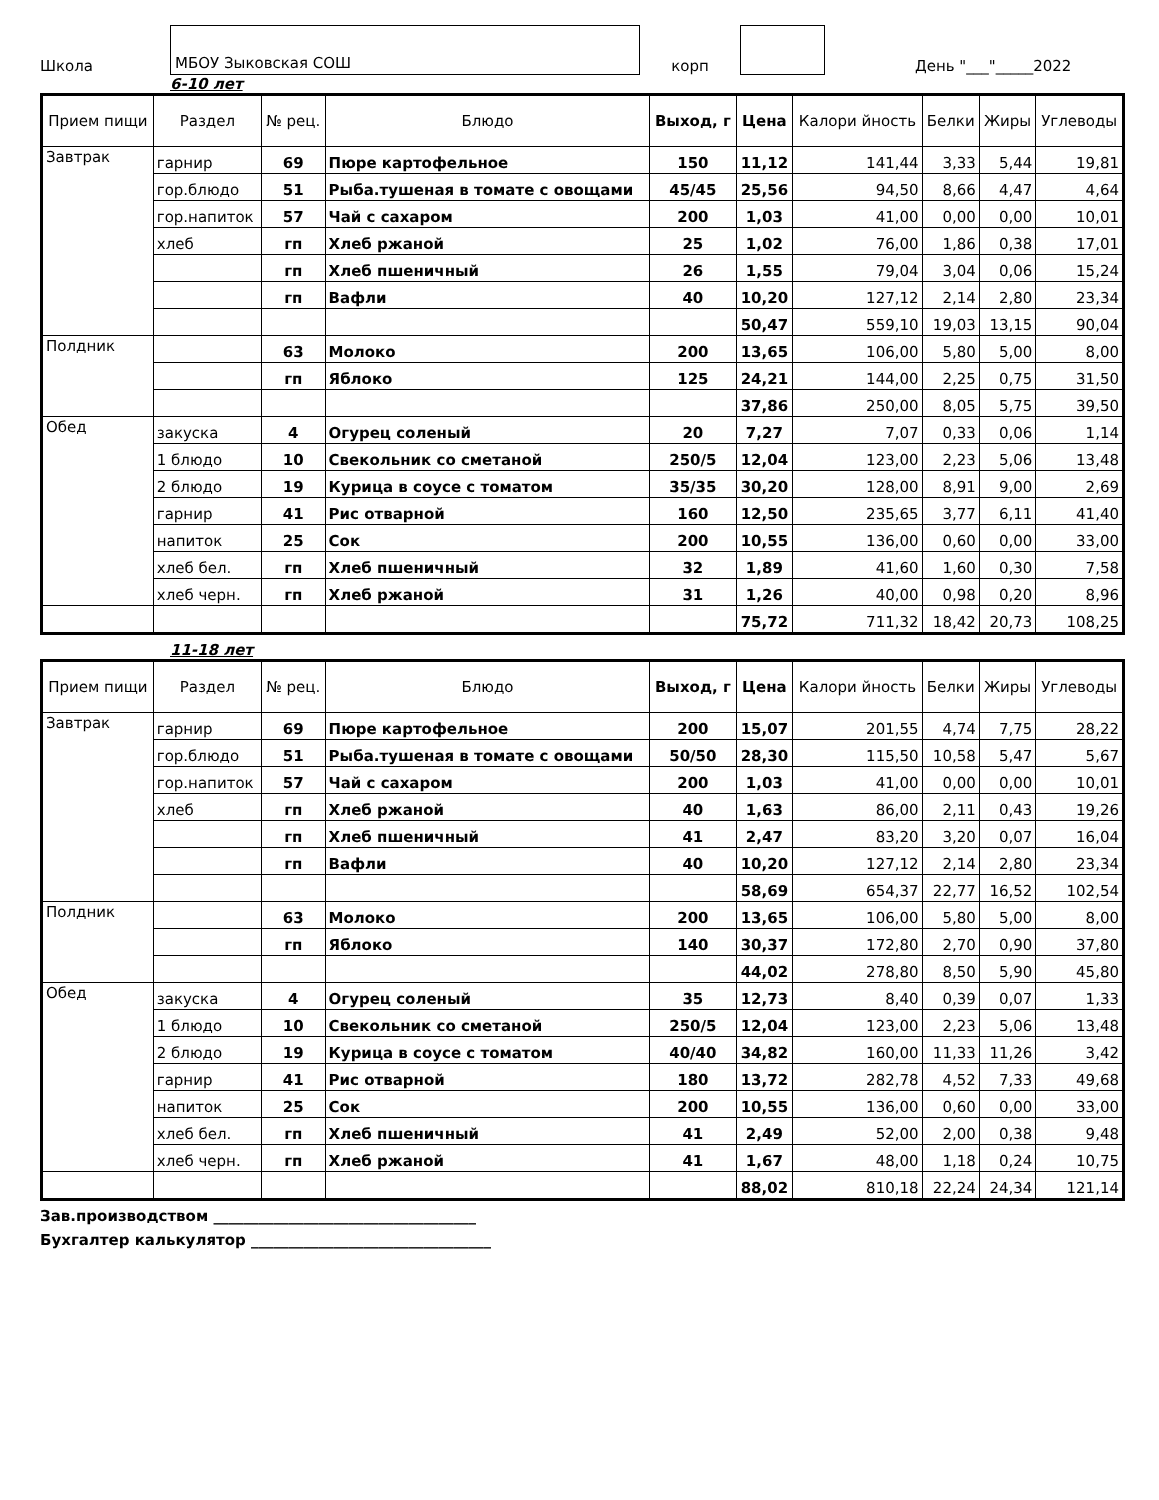Школа МБОУ Зыковская СОШ корп День "___"_____2022
6-10 лет
| Прием пищи | Раздел | № рец. | Блюдо | Выход, г | Цена | Калори йность | Белки | Жиры | Углеводы |
| --- | --- | --- | --- | --- | --- | --- | --- | --- | --- |
| Завтрак | гарнир | 69 | Пюре картофельное | 150 | 11,12 | 141,44 | 3,33 | 5,44 | 19,81 |
| | гор.блюдо | 51 | Рыба.тушеная в томате с овощами | 45/45 | 25,56 | 94,50 | 8,66 | 4,47 | 4,64 |
| | гор.напиток | 57 | Чай с сахаром | 200 | 1,03 | 41,00 | 0,00 | 0,00 | 10,01 |
| | хлеб | гп | Хлеб ржаной | 25 | 1,02 | 76,00 | 1,86 | 0,38 | 17,01 |
| | | гп | Хлеб пшеничный | 26 | 1,55 | 79,04 | 3,04 | 0,06 | 15,24 |
| | | гп | Вафли | 40 | 10,20 | 127,12 | 2,14 | 2,80 | 23,34 |
| | | | | | 50,47 | 559,10 | 19,03 | 13,15 | 90,04 |
| Полдник | | 63 | Молоко | 200 | 13,65 | 106,00 | 5,80 | 5,00 | 8,00 |
| | | гп | Яблоко | 125 | 24,21 | 144,00 | 2,25 | 0,75 | 31,50 |
| | | | | | 37,86 | 250,00 | 8,05 | 5,75 | 39,50 |
| Обед | закуска | 4 | Огурец соленый | 20 | 7,27 | 7,07 | 0,33 | 0,06 | 1,14 |
| | 1 блюдо | 10 | Свекольник со сметаной | 250/5 | 12,04 | 123,00 | 2,23 | 5,06 | 13,48 |
| | 2 блюдо | 19 | Курица в соусе с томатом | 35/35 | 30,20 | 128,00 | 8,91 | 9,00 | 2,69 |
| | гарнир | 41 | Рис отварной | 160 | 12,50 | 235,65 | 3,77 | 6,11 | 41,40 |
| | напиток | 25 | Сок | 200 | 10,55 | 136,00 | 0,60 | 0,00 | 33,00 |
| | хлеб бел. | гп | Хлеб пшеничный | 32 | 1,89 | 41,60 | 1,60 | 0,30 | 7,58 |
| | хлеб черн. | гп | Хлеб ржаной | 31 | 1,26 | 40,00 | 0,98 | 0,20 | 8,96 |
| | | | | | 75,72 | 711,32 | 18,42 | 20,73 | 108,25 |
11-18 лет
| Прием пищи | Раздел | № рец. | Блюдо | Выход, г | Цена | Калори йность | Белки | Жиры | Углеводы |
| --- | --- | --- | --- | --- | --- | --- | --- | --- | --- |
| Завтрак | гарнир | 69 | Пюре картофельное | 200 | 15,07 | 201,55 | 4,74 | 7,75 | 28,22 |
| | гор.блюдо | 51 | Рыба.тушеная в томате с овощами | 50/50 | 28,30 | 115,50 | 10,58 | 5,47 | 5,67 |
| | гор.напиток | 57 | Чай с сахаром | 200 | 1,03 | 41,00 | 0,00 | 0,00 | 10,01 |
| | хлеб | гп | Хлеб ржаной | 40 | 1,63 | 86,00 | 2,11 | 0,43 | 19,26 |
| | | гп | Хлеб пшеничный | 41 | 2,47 | 83,20 | 3,20 | 0,07 | 16,04 |
| | | гп | Вафли | 40 | 10,20 | 127,12 | 2,14 | 2,80 | 23,34 |
| | | | | | 58,69 | 654,37 | 22,77 | 16,52 | 102,54 |
| Полдник | | 63 | Молоко | 200 | 13,65 | 106,00 | 5,80 | 5,00 | 8,00 |
| | | гп | Яблоко | 140 | 30,37 | 172,80 | 2,70 | 0,90 | 37,80 |
| | | | | | 44,02 | 278,80 | 8,50 | 5,90 | 45,80 |
| Обед | закуска | 4 | Огурец соленый | 35 | 12,73 | 8,40 | 0,39 | 0,07 | 1,33 |
| | 1 блюдо | 10 | Свекольник со сметаной | 250/5 | 12,04 | 123,00 | 2,23 | 5,06 | 13,48 |
| | 2 блюдо | 19 | Курица в соусе с томатом | 40/40 | 34,82 | 160,00 | 11,33 | 11,26 | 3,42 |
| | гарнир | 41 | Рис отварной | 180 | 13,72 | 282,78 | 4,52 | 7,33 | 49,68 |
| | напиток | 25 | Сок | 200 | 10,55 | 136,00 | 0,60 | 0,00 | 33,00 |
| | хлеб бел. | гп | Хлеб пшеничный | 41 | 2,49 | 52,00 | 2,00 | 0,38 | 9,48 |
| | хлеб черн. | гп | Хлеб ржаной | 41 | 1,67 | 48,00 | 1,18 | 0,24 | 10,75 |
| | | | | | 88,02 | 810,18 | 22,24 | 24,34 | 121,14 |
Зав.производством ___________________________________
Бухгалтер калькулятор ________________________________